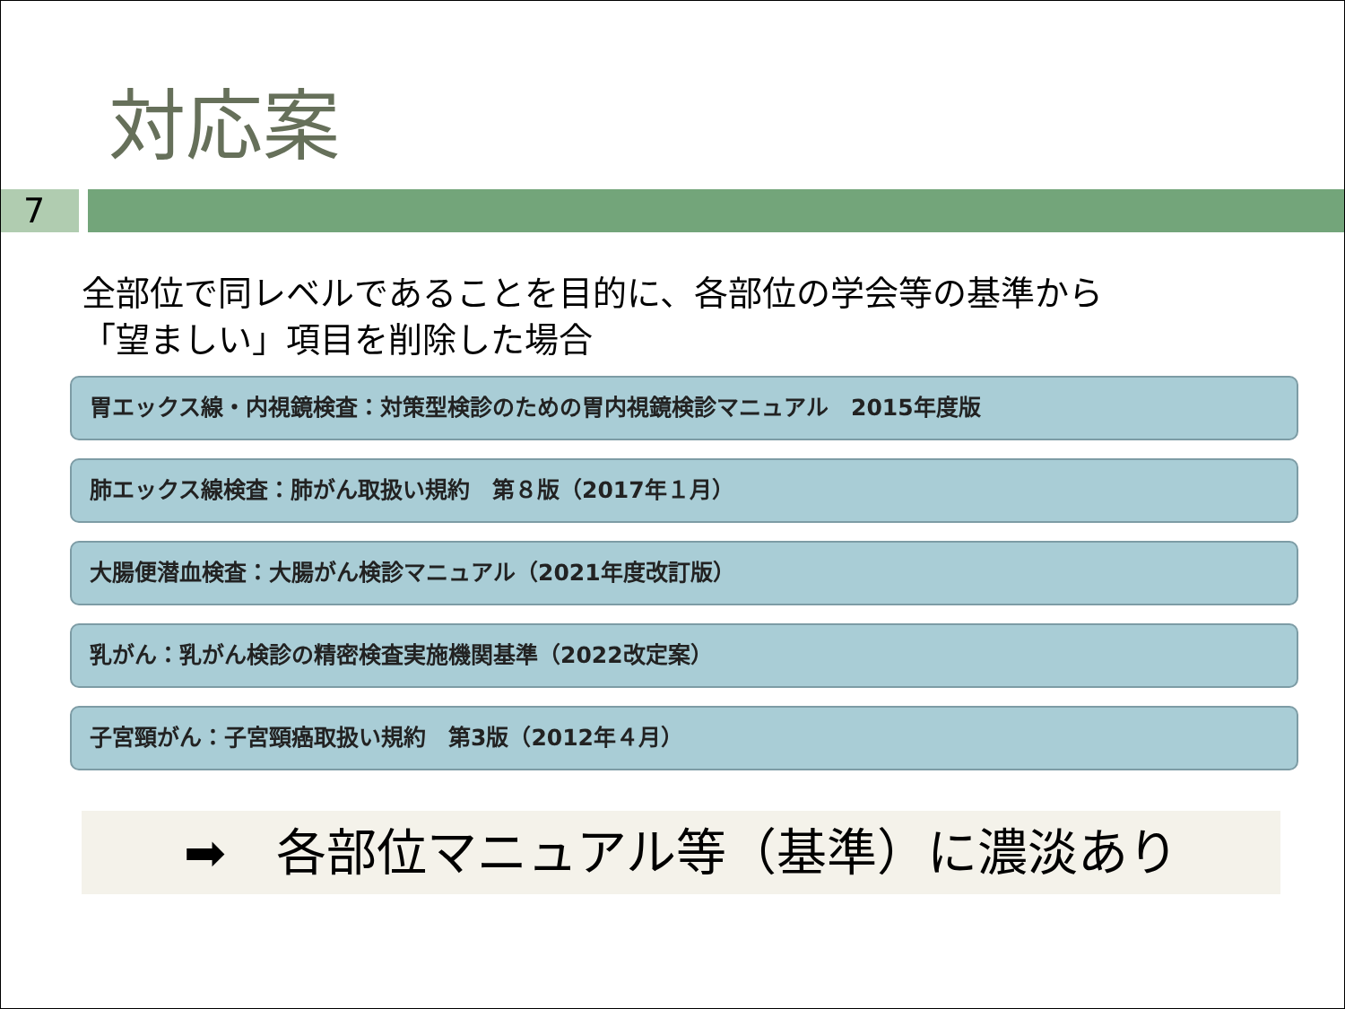対応案
7
全部位で同レベルであることを目的に、各部位の学会等の基準から
「望ましい」項目を削除した場合
胃エックス線・内視鏡検査：対策型検診のための胃内視鏡検診マニュアル　2015年度版
肺エックス線検査：肺がん取扱い規約　第８版（2017年１月）
大腸便潜血検査：大腸がん検診マニュアル（2021年度改訂版）
乳がん：乳がん検診の精密検査実施機関基準（2022改定案）
子宮頸がん：子宮頸癌取扱い規約　第3版（2012年４月）
➡　各部位マニュアル等（基準）に濃淡あり